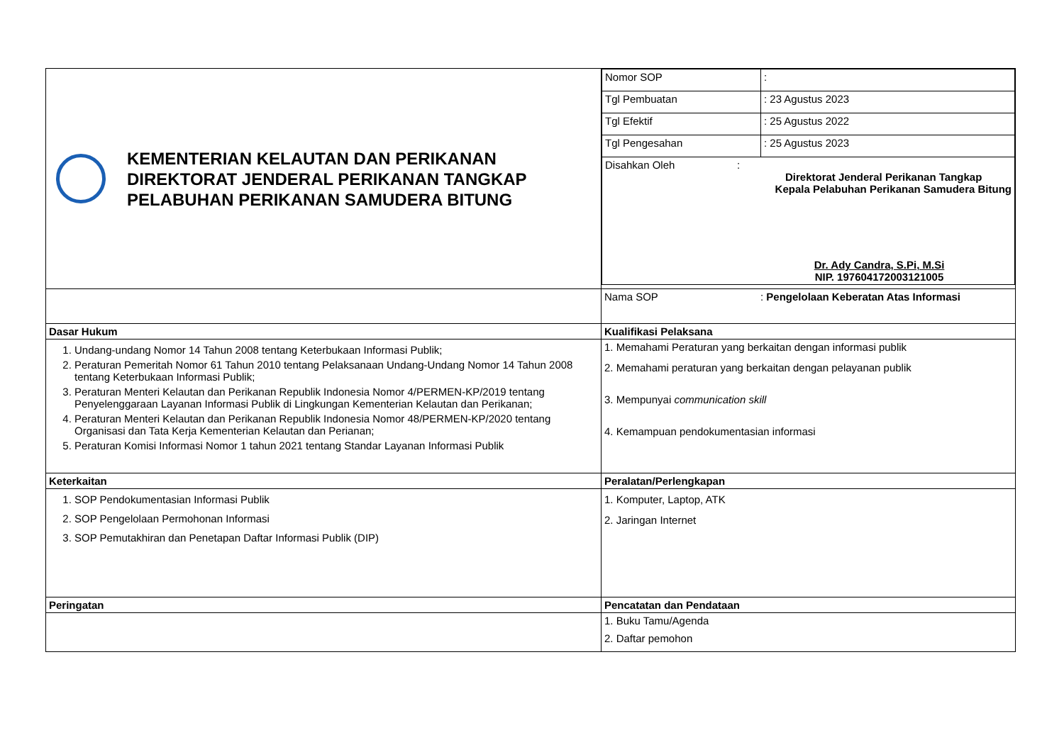| KEMENTERIAN KELAUTAN DAN PERIKANAN DIREKTORAT JENDERAL PERIKANAN TANGKAP PELABUHAN PERIKANAN SAMUDERA BITUNG | / Nomor SOP / : / / Tgl Pembuatan / : 23 Agustus 2023 / / Tgl Efektif / : 25 Agustus 2022 / / Tgl Pengesahan / : 25 Agustus 2023 / / Disahkan Oleh : Direktorat Jenderal Perikanan Tangkap Kepala Pelabuhan Perikanan Samudera Bitung Dr. Ady Candra, S.Pi, M.Si NIP. 197604172003121005 / / |
| | Nama SOP : Pengelolaan Keberatan Atas Informasi |
| Dasar Hukum | Kualifikasi Pelaksana |
| 1. Undang-undang Nomor 14 Tahun 2008 tentang Keterbukaan Informasi Publik; 2. Peraturan Pemeritah Nomor 61 Tahun 2010 tentang Pelaksanaan Undang-Undang Nomor 14 Tahun 2008 tentang Keterbukaan Informasi Publik; 3. Peraturan Menteri Kelautan dan Perikanan Republik Indonesia Nomor 4/PERMEN-KP/2019 tentang Penyelenggaraan Layanan Informasi Publik di Lingkungan Kementerian Kelautan dan Perikanan; 4. Peraturan Menteri Kelautan dan Perikanan Republik Indonesia Nomor 48/PERMEN-KP/2020 tentang Organisasi dan Tata Kerja Kementerian Kelautan dan Perianan; 5. Peraturan Komisi Informasi Nomor 1 tahun 2021 tentang Standar Layanan Informasi Publik | 1. Memahami Peraturan yang berkaitan dengan informasi publik 2. Memahami peraturan yang berkaitan dengan pelayanan publik 3. Mempunyai communication skill 4. Kemampuan pendokumentasian informasi |
| Keterkaitan | Peralatan/Perlengkapan |
| 1. SOP Pendokumentasian Informasi Publik 2. SOP Pengelolaan Permohonan Informasi 3. SOP Pemutakhiran dan Penetapan Daftar Informasi Publik (DIP) | 1. Komputer, Laptop, ATK 2. Jaringan Internet |
| Peringatan | Pencatatan dan Pendataan |
| | 1. Buku Tamu/Agenda 2. Daftar pemohon |